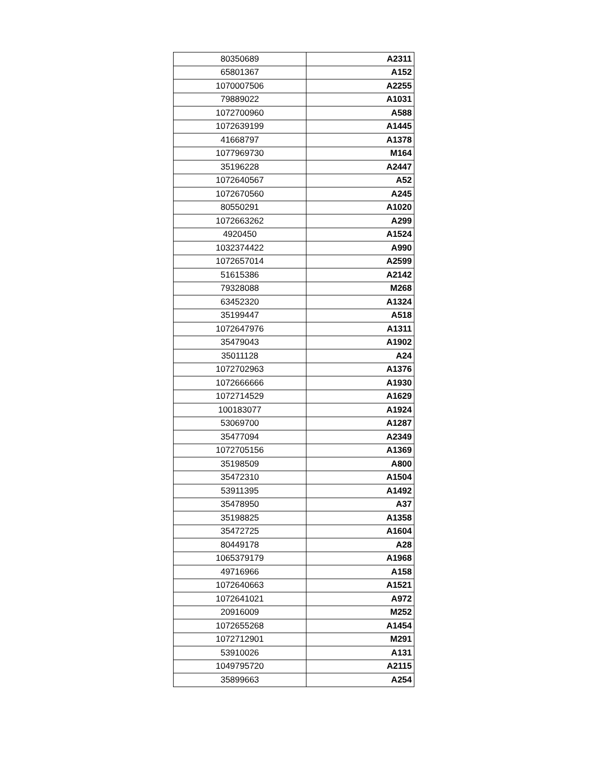| 80350689 | A2311 |
| 65801367 | A152 |
| 1070007506 | A2255 |
| 79889022 | A1031 |
| 1072700960 | A588 |
| 1072639199 | A1445 |
| 41668797 | A1378 |
| 1077969730 | M164 |
| 35196228 | A2447 |
| 1072640567 | A52 |
| 1072670560 | A245 |
| 80550291 | A1020 |
| 1072663262 | A299 |
| 4920450 | A1524 |
| 1032374422 | A990 |
| 1072657014 | A2599 |
| 51615386 | A2142 |
| 79328088 | M268 |
| 63452320 | A1324 |
| 35199447 | A518 |
| 1072647976 | A1311 |
| 35479043 | A1902 |
| 35011128 | A24 |
| 1072702963 | A1376 |
| 1072666666 | A1930 |
| 1072714529 | A1629 |
| 100183077 | A1924 |
| 53069700 | A1287 |
| 35477094 | A2349 |
| 1072705156 | A1369 |
| 35198509 | A800 |
| 35472310 | A1504 |
| 53911395 | A1492 |
| 35478950 | A37 |
| 35198825 | A1358 |
| 35472725 | A1604 |
| 80449178 | A28 |
| 1065379179 | A1968 |
| 49716966 | A158 |
| 1072640663 | A1521 |
| 1072641021 | A972 |
| 20916009 | M252 |
| 1072655268 | A1454 |
| 1072712901 | M291 |
| 53910026 | A131 |
| 1049795720 | A2115 |
| 35899663 | A254 |